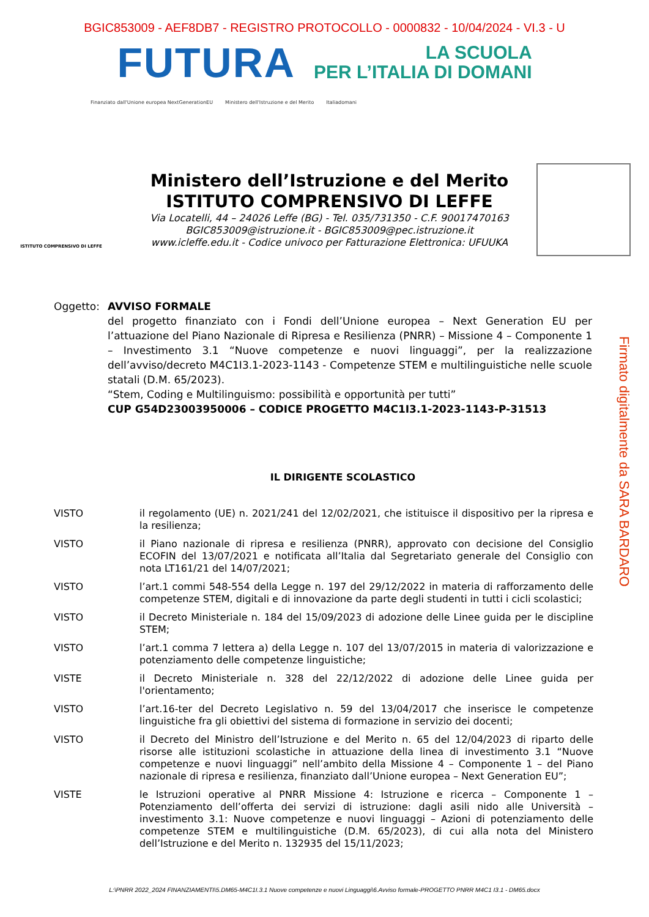BGIC853009 - AEF8DB7 - REGISTRO PROTOCOLLO - 0000832 - 10/04/2024 - VI.3 - U
FUTURA
LA SCUOLA
PER L’ITALIA DI DOMANI
Finanziato dall'Unione europea NextGenerationEU Ministero dell'Istruzione e del Merito Italiadomani
ISTITUTO COMPRENSIVO DI LEFFE
Ministero dell’Istruzione e del Merito
ISTITUTO COMPRENSIVO DI LEFFE
Via Locatelli, 44 – 24026 Leffe (BG) - Tel. 035/731350 - C.F. 90017470163
BGIC853009@istruzione.it - BGIC853009@pec.istruzione.it
www.icleffe.edu.it - Codice univoco per Fatturazione Elettronica: UFUUKA
Oggetto: AVVISO FORMALE
del progetto finanziato con i Fondi dell’Unione europea – Next Generation EU per l’attuazione del Piano Nazionale di Ripresa e Resilienza (PNRR) – Missione 4 – Componente 1 – Investimento 3.1 “Nuove competenze e nuovi linguaggi”, per la realizzazione dell’avviso/decreto M4C1I3.1-2023-1143 - Competenze STEM e multilinguistiche nelle scuole statali (D.M. 65/2023).
“Stem, Coding e Multilinguismo: possibilità e opportunità per tutti”
CUP G54D23003950006 – CODICE PROGETTO M4C1I3.1-2023-1143-P-31513
IL DIRIGENTE SCOLASTICO
VISTO il regolamento (UE) n. 2021/241 del 12/02/2021, che istituisce il dispositivo per la ripresa e la resilienza;
VISTO il Piano nazionale di ripresa e resilienza (PNRR), approvato con decisione del Consiglio ECOFIN del 13/07/2021 e notificata all’Italia dal Segretariato generale del Consiglio con nota LT161/21 del 14/07/2021;
VISTO l’art.1 commi 548-554 della Legge n. 197 del 29/12/2022 in materia di rafforzamento delle competenze STEM, digitali e di innovazione da parte degli studenti in tutti i cicli scolastici;
VISTO il Decreto Ministeriale n. 184 del 15/09/2023 di adozione delle Linee guida per le discipline STEM;
VISTO l’art.1 comma 7 lettera a) della Legge n. 107 del 13/07/2015 in materia di valorizzazione e potenziamento delle competenze linguistiche;
VISTE il Decreto Ministeriale n. 328 del 22/12/2022 di adozione delle Linee guida per l'orientamento;
VISTO l’art.16-ter del Decreto Legislativo n. 59 del 13/04/2017 che inserisce le competenze linguistiche fra gli obiettivi del sistema di formazione in servizio dei docenti;
VISTO il Decreto del Ministro dell’Istruzione e del Merito n. 65 del 12/04/2023 di riparto delle risorse alle istituzioni scolastiche in attuazione della linea di investimento 3.1 “Nuove competenze e nuovi linguaggi” nell’ambito della Missione 4 – Componente 1 – del Piano nazionale di ripresa e resilienza, finanziato dall’Unione europea – Next Generation EU”;
VISTE le Istruzioni operative al PNRR Missione 4: Istruzione e ricerca – Componente 1 – Potenziamento dell’offerta dei servizi di istruzione: dagli asili nido alle Università – investimento 3.1: Nuove competenze e nuovi linguaggi – Azioni di potenziamento delle competenze STEM e multilinguistiche (D.M. 65/2023), di cui alla nota del Ministero dell’Istruzione e del Merito n. 132935 del 15/11/2023;
L:\PNRR 2022_2024 FINANZIAMENTI\5.DM65-M4C1I.3.1 Nuove competenze e nuovi Linguaggi\6.Avviso formale-PROGETTO PNRR M4C1 I3.1 - DM65.docx
Firmato digitalmente da SARA BARDARO